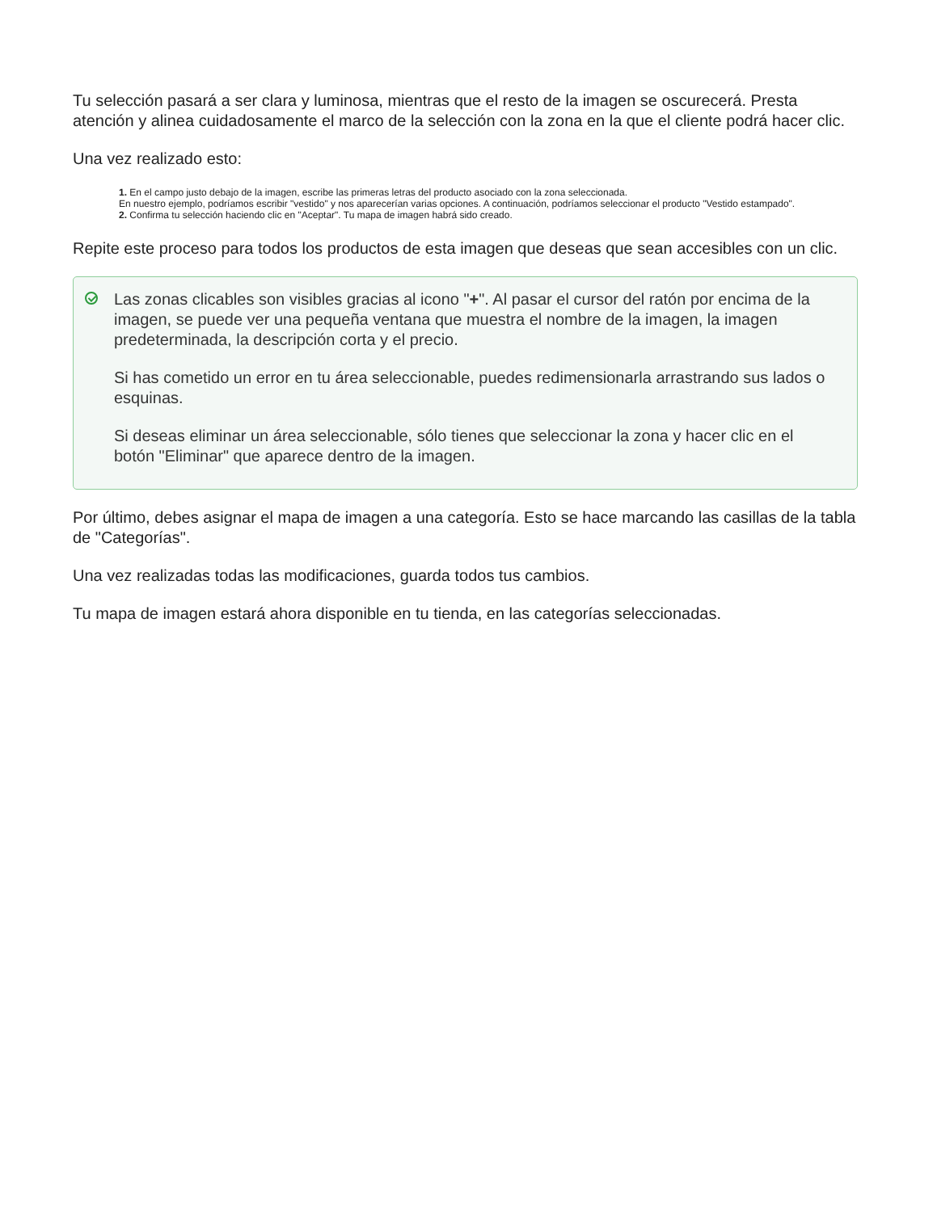Tu selección pasará a ser clara y luminosa, mientras que el resto de la imagen se oscurecerá. Presta atención y alinea cuidadosamente el marco de la selección con la zona en la que el cliente podrá hacer clic.
Una vez realizado esto:
1. En el campo justo debajo de la imagen, escribe las primeras letras del producto asociado con la zona seleccionada.
En nuestro ejemplo, podríamos escribir "vestido" y nos aparecerían varias opciones. A continuación, podríamos seleccionar el producto "Vestido estampado".
2. Confirma tu selección haciendo clic en "Aceptar". Tu mapa de imagen habrá sido creado.
Repite este proceso para todos los productos de esta imagen que deseas que sean accesibles con un clic.
Las zonas clicables son visibles gracias al icono "+". Al pasar el cursor del ratón por encima de la imagen, se puede ver una pequeña ventana que muestra el nombre de la imagen, la imagen predeterminada, la descripción corta y el precio.
Si has cometido un error en tu área seleccionable, puedes redimensionarla arrastrando sus lados o esquinas.
Si deseas eliminar un área seleccionable, sólo tienes que seleccionar la zona y hacer clic en el botón "Eliminar" que aparece dentro de la imagen.
Por último, debes asignar el mapa de imagen a una categoría. Esto se hace marcando las casillas de la tabla de "Categorías".
Una vez realizadas todas las modificaciones, guarda todos tus cambios.
Tu mapa de imagen estará ahora disponible en tu tienda, en las categorías seleccionadas.